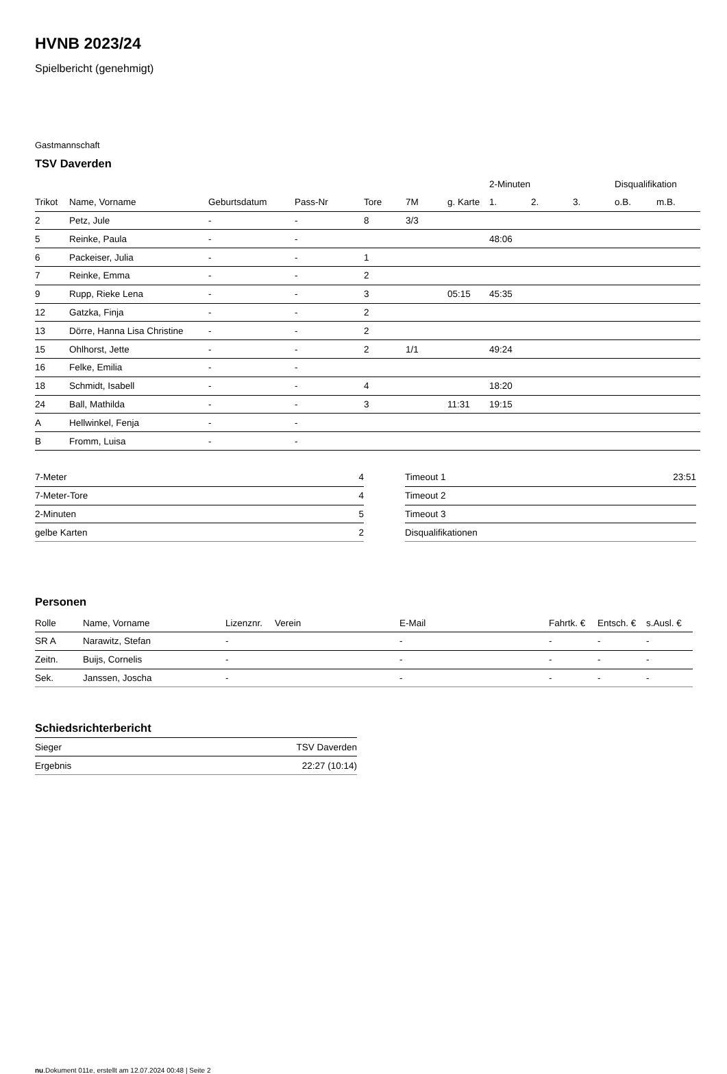HVNB 2023/24
Spielbericht (genehmigt)
Gastmannschaft
TSV Daverden
| | | | | | | | 2-Minuten | | | Disqualifikation | |
| --- | --- | --- | --- | --- | --- | --- | --- | --- | --- | --- | --- |
| Trikot | Name, Vorname | Geburtsdatum | Pass-Nr | Tore | 7M | g. Karte | 1. | 2. | 3. | o.B. | m.B. |
| 2 | Petz, Jule | - | - | 8 | 3/3 | | | | | | |
| 5 | Reinke, Paula | - | - | | | | 48:06 | | | | |
| 6 | Packeiser, Julia | - | - | 1 | | | | | | | |
| 7 | Reinke, Emma | - | - | 2 | | | | | | | |
| 9 | Rupp, Rieke Lena | - | - | 3 | | 05:15 | 45:35 | | | | |
| 12 | Gatzka, Finja | - | - | 2 | | | | | | | |
| 13 | Dörre, Hanna Lisa Christine | - | - | 2 | | | | | | | |
| 15 | Ohlhorst, Jette | - | - | 2 | 1/1 | | 49:24 | | | | |
| 16 | Felke, Emilia | - | - | | | | | | | | |
| 18 | Schmidt, Isabell | - | - | 4 | | | 18:20 | | | | |
| 24 | Ball, Mathilda | - | - | 3 | | 11:31 | 19:15 | | | | |
| A | Hellwinkel, Fenja | - | - | | | | | | | | |
| B | Fromm, Luisa | - | - | | | | | | | | |
| 7-Meter | 4 |
| 7-Meter-Tore | 4 |
| 2-Minuten | 5 |
| gelbe Karten | 2 |
| Timeout 1 | 23:51 |
| Timeout 2 | |
| Timeout 3 | |
| Disqualifikationen | |
Personen
| Rolle | Name, Vorname | Lizenznr. | Verein | E-Mail | Fahrtk. € | Entsch. € | s.Ausl. € |
| --- | --- | --- | --- | --- | --- | --- | --- |
| SR A | Narawitz, Stefan | - | | - | - | - | - |
| Zeitn. | Buijs, Cornelis | - | | - | - | - | - |
| Sek. | Janssen, Joscha | - | | - | - | - | - |
Schiedsrichterbericht
| Sieger | TSV Daverden |
| Ergebnis | 22:27 (10:14) |
nu.Dokument 011e, erstellt am 12.07.2024 00:48 | Seite 2